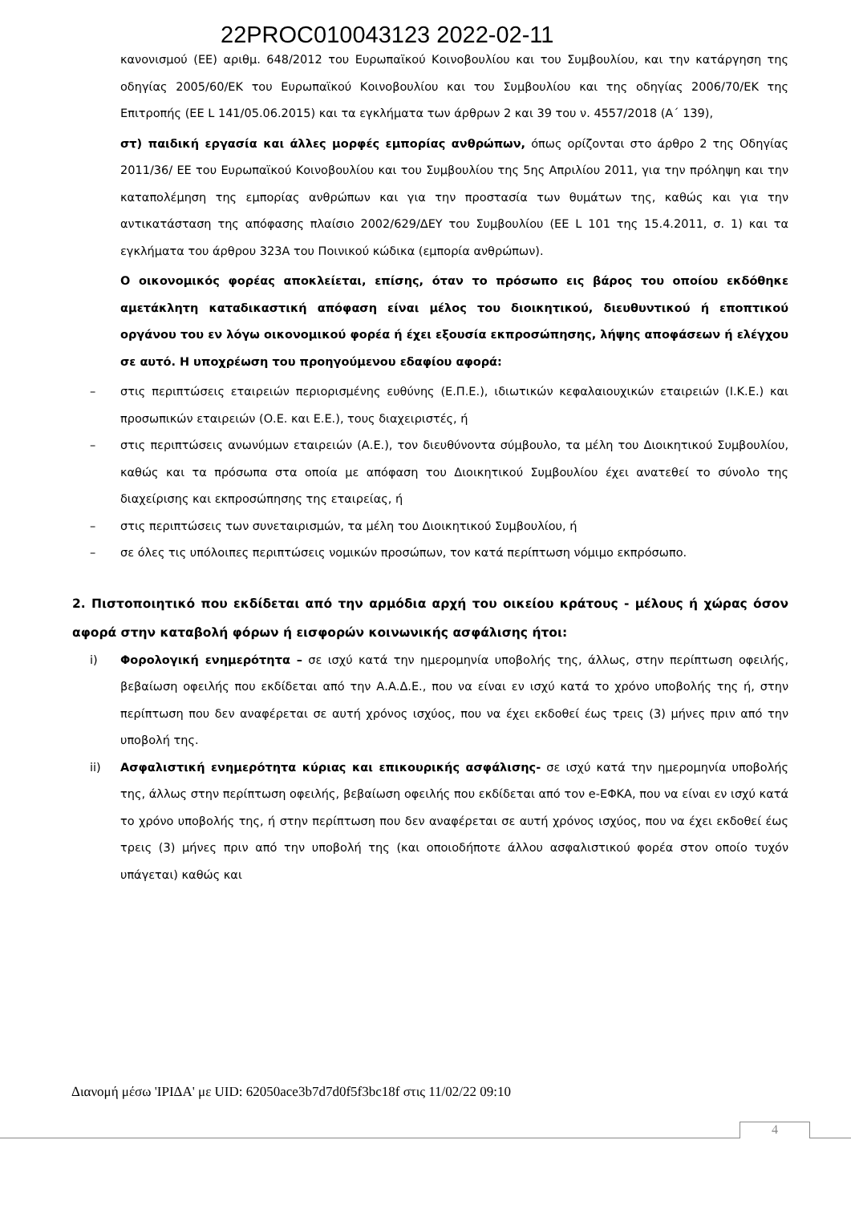22PROC010043123 2022-02-11
κανονισμού (ΕΕ) αριθμ. 648/2012 του Ευρωπαϊκού Κοινοβουλίου και του Συμβουλίου, και την κατάργηση της οδηγίας 2005/60/ΕΚ του Ευρωπαϊκού Κοινοβουλίου και του Συμβουλίου και της οδηγίας 2006/70/ΕΚ της Επιτροπής (ΕΕ L 141/05.06.2015) και τα εγκλήματα των άρθρων 2 και 39 του ν. 4557/2018 (Α΄ 139),
στ) παιδική εργασία και άλλες μορφές εμπορίας ανθρώπων, όπως ορίζονται στο άρθρο 2 της Οδηγίας 2011/36/ ΕΕ του Ευρωπαϊκού Κοινοβουλίου και του Συμβουλίου της 5ης Απριλίου 2011, για την πρόληψη και την καταπολέμηση της εμπορίας ανθρώπων και για την προστασία των θυμάτων της, καθώς και για την αντικατάσταση της απόφασης πλαίσιο 2002/629/ΔΕΥ του Συμβουλίου (ΕΕ L 101 της 15.4.2011, σ. 1) και τα εγκλήματα του άρθρου 323Α του Ποινικού κώδικα (εμπορία ανθρώπων).
Ο οικονομικός φορέας αποκλείεται, επίσης, όταν το πρόσωπο εις βάρος του οποίου εκδόθηκε αμετάκλητη καταδικαστική απόφαση είναι μέλος του διοικητικού, διευθυντικού ή εποπτικού οργάνου του εν λόγω οικονομικού φορέα ή έχει εξουσία εκπροσώπησης, λήψης αποφάσεων ή ελέγχου σε αυτό. Η υποχρέωση του προηγούμενου εδαφίου αφορά:
– στις περιπτώσεις εταιρειών περιορισμένης ευθύνης (Ε.Π.Ε.), ιδιωτικών κεφαλαιουχικών εταιρειών (Ι.Κ.Ε.) και προσωπικών εταιρειών (Ο.Ε. και Ε.Ε.), τους διαχειριστές, ή
– στις περιπτώσεις ανωνύμων εταιρειών (Α.Ε.), τον διευθύνοντα σύμβουλο, τα μέλη του Διοικητικού Συμβουλίου, καθώς και τα πρόσωπα στα οποία με απόφαση του Διοικητικού Συμβουλίου έχει ανατεθεί το σύνολο της διαχείρισης και εκπροσώπησης της εταιρείας, ή
– στις περιπτώσεις των συνεταιρισμών, τα μέλη του Διοικητικού Συμβουλίου, ή
– σε όλες τις υπόλοιπες περιπτώσεις νομικών προσώπων, τον κατά περίπτωση νόμιμο εκπρόσωπο.
2. Πιστοποιητικό που εκδίδεται από την αρμόδια αρχή του οικείου κράτους - μέλους ή χώρας όσον αφορά στην καταβολή φόρων ή εισφορών κοινωνικής ασφάλισης ήτοι:
i) Φορολογική ενημερότητα – σε ισχύ κατά την ημερομηνία υποβολής της, άλλως, στην περίπτωση οφειλής, βεβαίωση οφειλής που εκδίδεται από την Α.Α.Δ.Ε., που να είναι εν ισχύ κατά το χρόνο υποβολής της ή, στην περίπτωση που δεν αναφέρεται σε αυτή χρόνος ισχύος, που να έχει εκδοθεί έως τρεις (3) μήνες πριν από την υποβολή της.
ii) Ασφαλιστική ενημερότητα κύριας και επικουρικής ασφάλισης- σε ισχύ κατά την ημερομηνία υποβολής της, άλλως στην περίπτωση οφειλής, βεβαίωση οφειλής που εκδίδεται από τον e-ΕΦΚΑ, που να είναι εν ισχύ κατά το χρόνο υποβολής της, ή στην περίπτωση που δεν αναφέρεται σε αυτή χρόνος ισχύος, που να έχει εκδοθεί έως τρεις (3) μήνες πριν από την υποβολή της (και οποιοδήποτε άλλου ασφαλιστικού φορέα στον οποίο τυχόν υπάγεται) καθώς και
Διανομή μέσω 'ΙΡΙΔΑ' με UID: 62050ace3b7d7d0f5f3bc18f στις 11/02/22 09:10
4